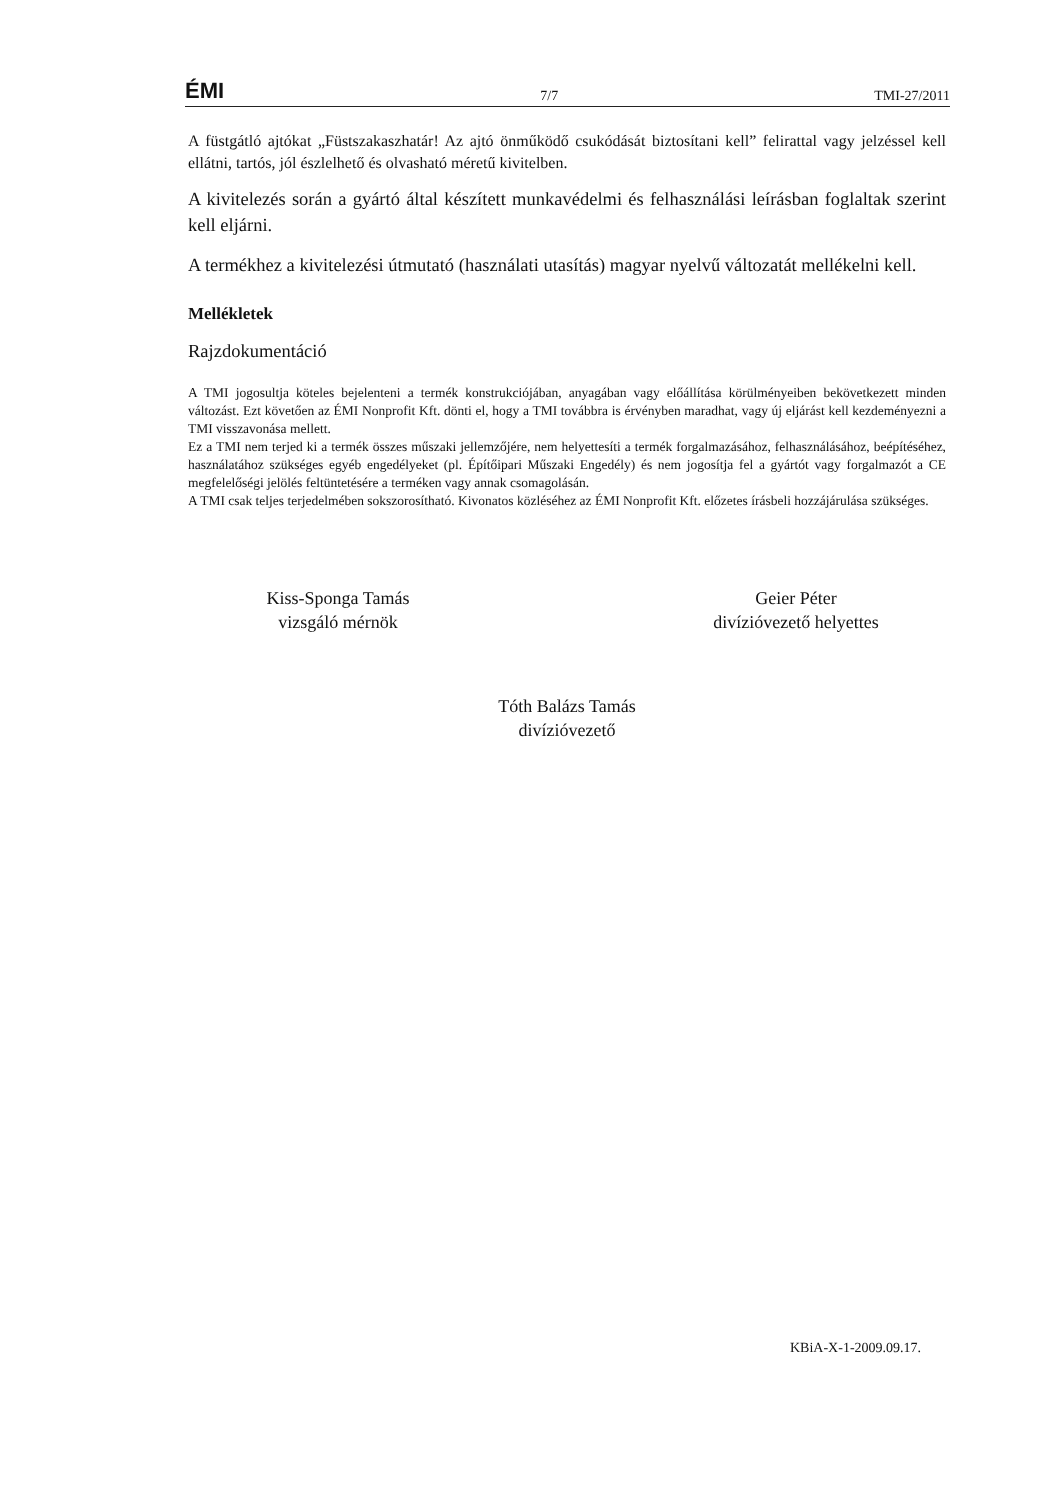ÉMI 7/7 TMI-27/2011
A füstgátló ajtókat „Füstszakaszhatár! Az ajtó önműködő csukódását biztosítani kell” felirattal vagy jelzéssel kell ellátni, tartós, jól észlelhető és olvasható méretű kivitelben.
A kivitelezés során a gyártó által készített munkavédelmi és felhasználási leírásban foglaltak szerint kell eljárni.
A termékhez a kivitelezési útmutató (használati utasítás) magyar nyelvű változatát mellékelni kell.
Mellékletek
Rajzdokumentáció
A TMI jogosultja köteles bejelenteni a termék konstrukciójában, anyagában vagy előállítása körülményeiben bekövetkezett minden változást. Ezt követően az ÉMI Nonprofit Kft. dönti el, hogy a TMI továbbra is érvényben maradhat, vagy új eljárást kell kezdeményezni a TMI visszavonása mellett.
Ez a TMI nem terjed ki a termék összes műszaki jellemzőjére, nem helyettesíti a termék forgalmazásához, felhasználásához, beépítéséhez, használatához szükséges egyéb engedélyeket (pl. Építőipari Műszaki Engedély) és nem jogosítja fel a gyártót vagy forgalmazót a CE megfelelőségi jelölés feltüntetésére a terméken vagy annak csomagolásán.
A TMI csak teljes terjedelmében sokszorosítható. Kivonatos közléséhez az ÉMI Nonprofit Kft. előzetes írásbeli hozzájárulása szükséges.
Kiss-Sponga Tamás
vizsgáló mérnök
Geier Péter
divízióvezető helyettes
Tóth Balázs Tamás
divízióvezető
KBiA-X-1-2009.09.17.